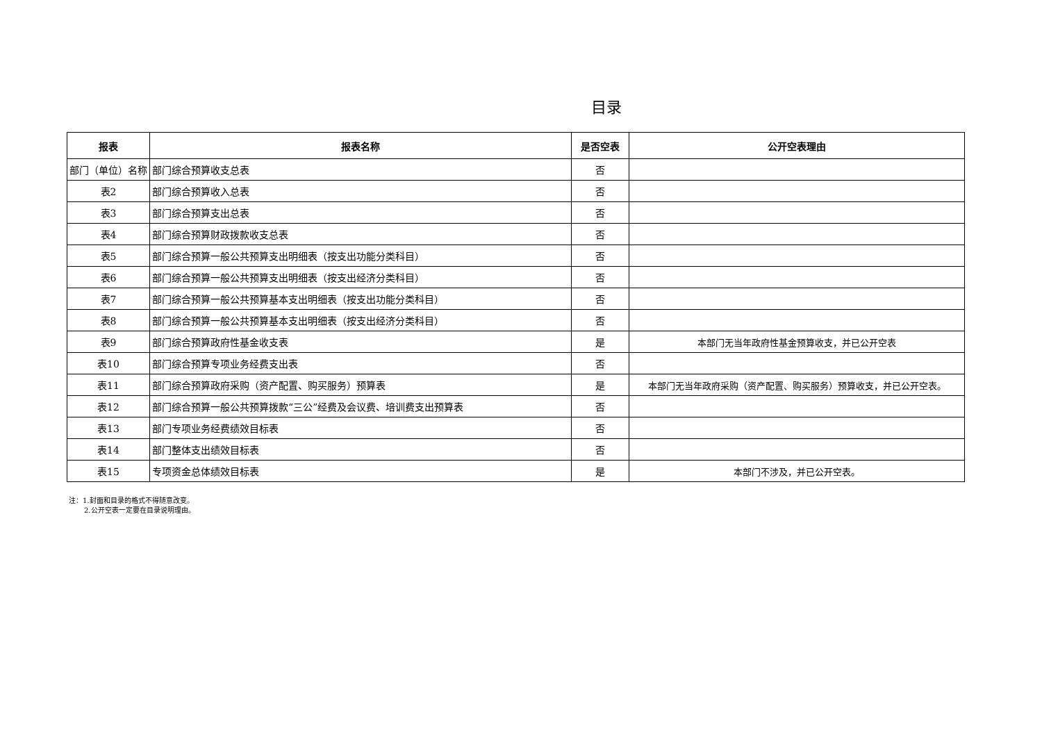目录
| 报表 | 报表名称 | 是否空表 | 公开空表理由 |
| --- | --- | --- | --- |
| 部门（单位）名称 | 部门综合预算收支总表 | 否 | |
| 表2 | 部门综合预算收入总表 | 否 | |
| 表3 | 部门综合预算支出总表 | 否 | |
| 表4 | 部门综合预算财政拨款收支总表 | 否 | |
| 表5 | 部门综合预算一般公共预算支出明细表（按支出功能分类科目） | 否 | |
| 表6 | 部门综合预算一般公共预算支出明细表（按支出经济分类科目） | 否 | |
| 表7 | 部门综合预算一般公共预算基本支出明细表（按支出功能分类科目） | 否 | |
| 表8 | 部门综合预算一般公共预算基本支出明细表（按支出经济分类科目） | 否 | |
| 表9 | 部门综合预算政府性基金收支表 | 是 | 本部门无当年政府性基金预算收支，并已公开空表 |
| 表10 | 部门综合预算专项业务经费支出表 | 否 | |
| 表11 | 部门综合预算政府采购（资产配置、购买服务）预算表 | 是 | 本部门无当年政府采购（资产配置、购买服务）预算收支，并已公开空表。 |
| 表12 | 部门综合预算一般公共预算拨款“三公”经费及会议费、培训费支出预算表 | 否 | |
| 表13 | 部门专项业务经费绩效目标表 | 否 | |
| 表14 | 部门整体支出绩效目标表 | 否 | |
| 表15 | 专项资金总体绩效目标表 | 是 | 本部门不涉及，并已公开空表。 |
注：1.封面和目录的格式不得随意改变。
2.公开空表一定要在目录说明理由。